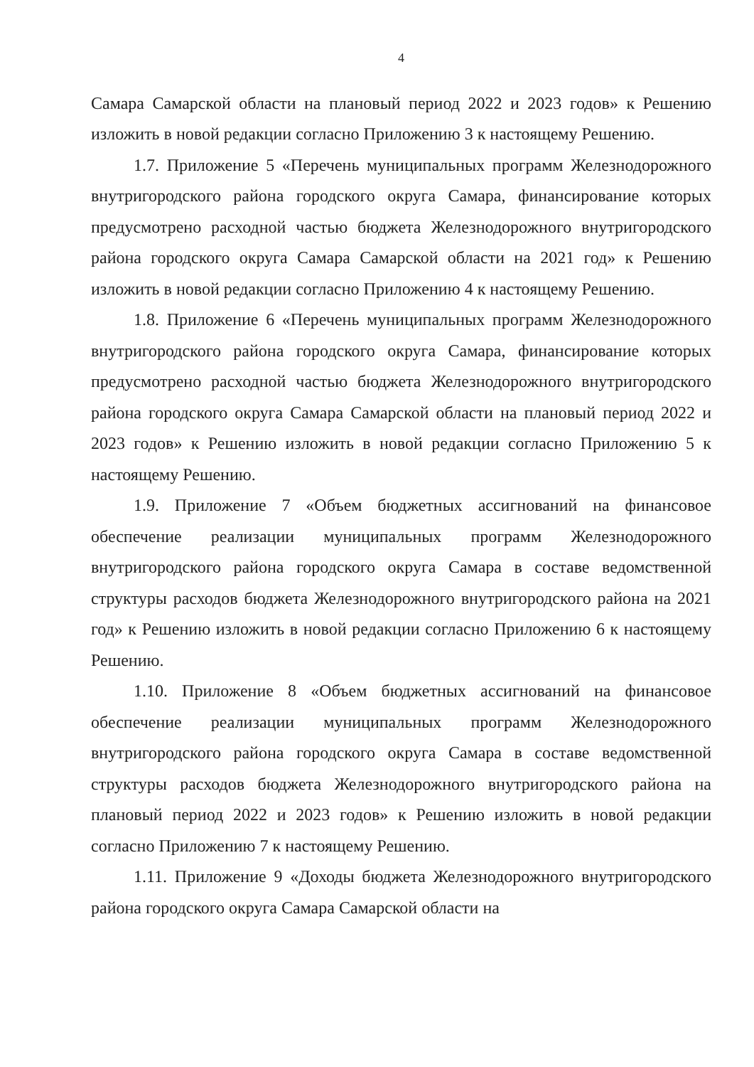4
Самара Самарской области на плановый период 2022 и 2023 годов» к Решению изложить в новой редакции согласно Приложению 3 к настоящему Решению.
1.7. Приложение 5 «Перечень муниципальных программ Железнодорожного внутригородского района городского округа Самара, финансирование которых предусмотрено расходной частью бюджета Железнодорожного внутригородского района городского округа Самара Самарской области на 2021 год» к Решению изложить в новой редакции согласно Приложению 4 к настоящему Решению.
1.8. Приложение 6 «Перечень муниципальных программ Железнодорожного внутригородского района городского округа Самара, финансирование которых предусмотрено расходной частью бюджета Железнодорожного внутригородского района городского округа Самара Самарской области на плановый период 2022 и 2023 годов» к Решению изложить в новой редакции согласно Приложению 5 к настоящему Решению.
1.9. Приложение 7 «Объем бюджетных ассигнований на финансовое обеспечение реализации муниципальных программ Железнодорожного внутригородского района городского округа Самара в составе ведомственной структуры расходов бюджета Железнодорожного внутригородского района на 2021 год» к Решению изложить в новой редакции согласно Приложению 6 к настоящему Решению.
1.10. Приложение 8 «Объем бюджетных ассигнований на финансовое обеспечение реализации муниципальных программ Железнодорожного внутригородского района городского округа Самара в составе ведомственной структуры расходов бюджета Железнодорожного внутригородского района на плановый период 2022 и 2023 годов» к Решению изложить в новой редакции согласно Приложению 7 к настоящему Решению.
1.11. Приложение 9 «Доходы бюджета Железнодорожного внутригородского района городского округа Самара Самарской области на